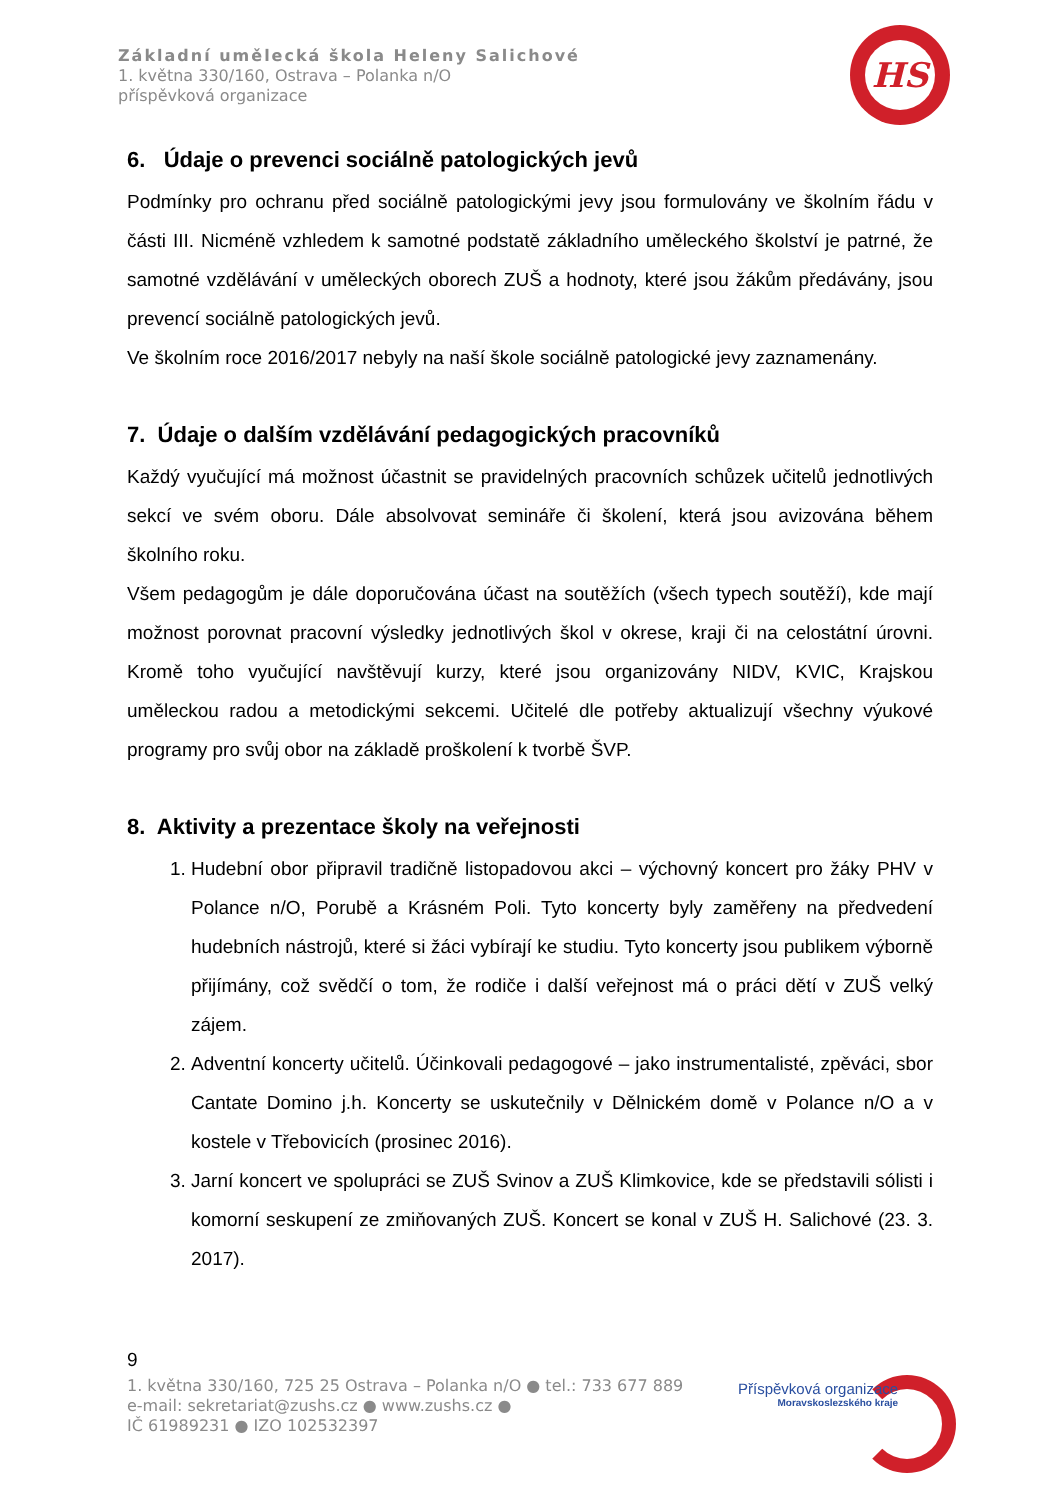Základní umělecká škola Heleny Salichové
1. května 330/160, Ostrava – Polanka n/O
příspěvková organizace
HS
6. Údaje o prevenci sociálně patologických jevů
Podmínky pro ochranu před sociálně patologickými jevy jsou formulovány ve školním řádu v části III. Nicméně vzhledem k samotné podstatě základního uměleckého školství je patrné, že samotné vzdělávání v uměleckých oborech ZUŠ a hodnoty, které jsou žákům předávány, jsou prevencí sociálně patologických jevů.
Ve školním roce 2016/2017 nebyly na naší škole sociálně patologické jevy zaznamenány.
7. Údaje o dalším vzdělávání pedagogických pracovníků
Každý vyučující má možnost účastnit se pravidelných pracovních schůzek učitelů jednotlivých sekcí ve svém oboru. Dále absolvovat semináře či školení, která jsou avizována během školního roku.
Všem pedagogům je dále doporučována účast na soutěžích (všech typech soutěží), kde mají možnost porovnat pracovní výsledky jednotlivých škol v okrese, kraji či na celostátní úrovni. Kromě toho vyučující navštěvují kurzy, které jsou organizovány NIDV, KVIC, Krajskou uměleckou radou a metodickými sekcemi. Učitelé dle potřeby aktualizují všechny výukové programy pro svůj obor na základě proškolení k tvorbě ŠVP.
8. Aktivity a prezentace školy na veřejnosti
1. Hudební obor připravil tradičně listopadovou akci – výchovný koncert pro žáky PHV v Polance n/O, Porubě a Krásném Poli. Tyto koncerty byly zaměřeny na předvedení hudebních nástrojů, které si žáci vybírají ke studiu. Tyto koncerty jsou publikem výborně přijímány, což svědčí o tom, že rodiče i další veřejnost má o práci dětí v ZUŠ velký zájem.
2. Adventní koncerty učitelů. Účinkovali pedagogové – jako instrumentalisté, zpěváci, sbor Cantate Domino j.h. Koncerty se uskutečnily v Dělnickém domě v Polance n/O a v kostele v Třebovicích (prosinec 2016).
3. Jarní koncert ve spolupráci se ZUŠ Svinov a ZUŠ Klimkovice, kde se představili sólisti i komorní seskupení ze zmiňovaných ZUŠ. Koncert se konal v ZUŠ H. Salichové (23. 3. 2017).
9
1. května 330/160, 725 25 Ostrava – Polanka n/O ● tel.: 733 677 889
e-mail: sekretariat@zushs.cz ● www.zushs.cz ●
IČ 61989231 ● IZO 102532397
Příspěvková organizace
Moravskoslezského kraje